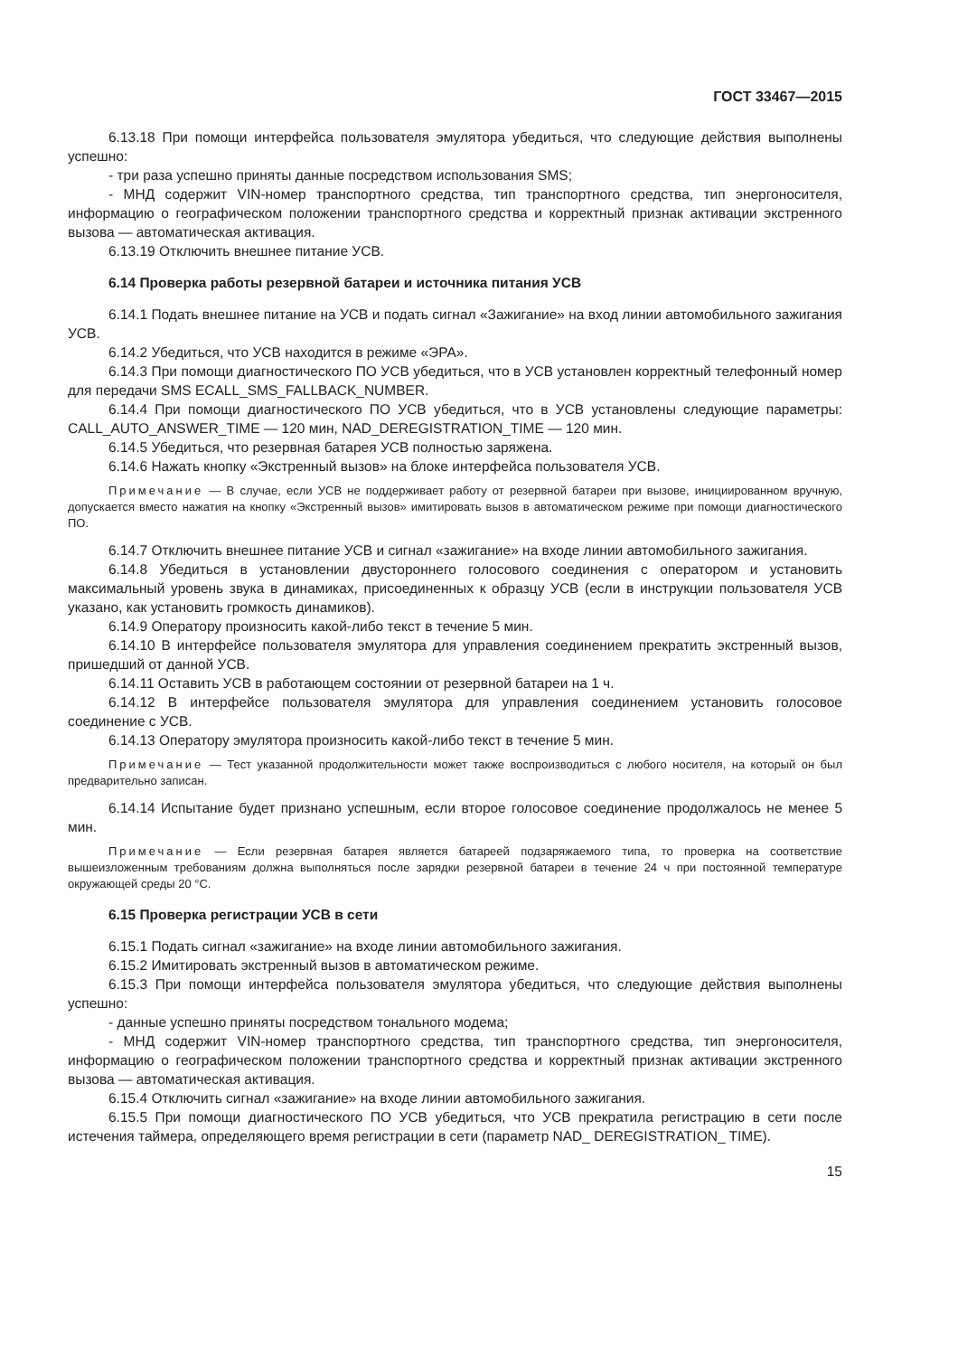ГОСТ 33467—2015
6.13.18 При помощи интерфейса пользователя эмулятора убедиться, что следующие действия выполнены успешно:
- три раза успешно приняты данные посредством использования SMS;
- МНД содержит VIN-номер транспортного средства, тип транспортного средства, тип энергоносителя, информацию о географическом положении транспортного средства и корректный признак активации экстренного вызова — автоматическая активация.
6.13.19 Отключить внешнее питание УСВ.
6.14 Проверка работы резервной батареи и источника питания УСВ
6.14.1 Подать внешнее питание на УСВ и подать сигнал «Зажигание» на вход линии автомобильного зажигания УСВ.
6.14.2 Убедиться, что УСВ находится в режиме «ЭРА».
6.14.3 При помощи диагностического ПО УСВ убедиться, что в УСВ установлен корректный телефонный номер для передачи SMS ECALL_SMS_FALLBACK_NUMBER.
6.14.4 При помощи диагностического ПО УСВ убедиться, что в УСВ установлены следующие параметры: CALL_AUTO_ANSWER_TIME — 120 мин, NAD_DEREGISTRATION_TIME — 120 мин.
6.14.5 Убедиться, что резервная батарея УСВ полностью заряжена.
6.14.6 Нажать кнопку «Экстренный вызов» на блоке интерфейса пользователя УСВ.
Примечание — В случае, если УСВ не поддерживает работу от резервной батареи при вызове, инициированном вручную, допускается вместо нажатия на кнопку «Экстренный вызов» имитировать вызов в автоматическом режиме при помощи диагностического ПО.
6.14.7 Отключить внешнее питание УСВ и сигнал «зажигание» на входе линии автомобильного зажигания.
6.14.8 Убедиться в установлении двустороннего голосового соединения с оператором и установить максимальный уровень звука в динамиках, присоединенных к образцу УСВ (если в инструкции пользователя УСВ указано, как установить громкость динамиков).
6.14.9 Оператору произносить какой-либо текст в течение 5 мин.
6.14.10 В интерфейсе пользователя эмулятора для управления соединением прекратить экстренный вызов, пришедший от данной УСВ.
6.14.11 Оставить УСВ в работающем состоянии от резервной батареи на 1 ч.
6.14.12 В интерфейсе пользователя эмулятора для управления соединением установить голосовое соединение с УСВ.
6.14.13 Оператору эмулятора произносить какой-либо текст в течение 5 мин.
Примечание — Тест указанной продолжительности может также воспроизводиться с любого носителя, на который он был предварительно записан.
6.14.14 Испытание будет признано успешным, если второе голосовое соединение продолжалось не менее 5 мин.
Примечание — Если резервная батарея является батареей подзаряжаемого типа, то проверка на соответствие вышеизложенным требованиям должна выполняться после зарядки резервной батареи в течение 24 ч при постоянной температуре окружающей среды 20 °С.
6.15 Проверка регистрации УСВ в сети
6.15.1 Подать сигнал «зажигание» на входе линии автомобильного зажигания.
6.15.2 Имитировать экстренный вызов в автоматическом режиме.
6.15.3 При помощи интерфейса пользователя эмулятора убедиться, что следующие действия выполнены успешно:
- данные успешно приняты посредством тонального модема;
- МНД содержит VIN-номер транспортного средства, тип транспортного средства, тип энергоносителя, информацию о географическом положении транспортного средства и корректный признак активации экстренного вызова — автоматическая активация.
6.15.4 Отключить сигнал «зажигание» на входе линии автомобильного зажигания.
6.15.5 При помощи диагностического ПО УСВ убедиться, что УСВ прекратила регистрацию в сети после истечения таймера, определяющего время регистрации в сети (параметр NAD_ DEREGISTRATION_ TIME).
15